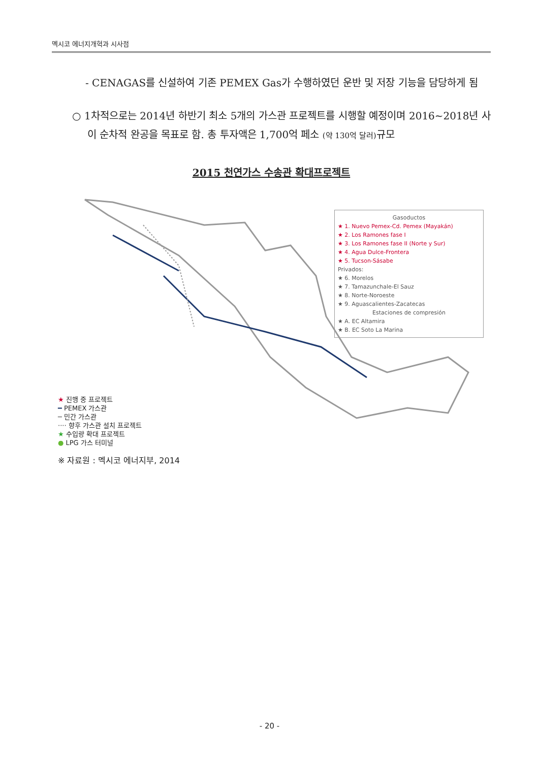멕시코 에너지개혁과 시사점
- CENAGAS를 신설하여 기존 PEMEX Gas가 수행하였던 운반 및 저장 기능을 담당하게 됨
○ 1차적으로는 2014년 하반기 최소 5개의 가스관 프로젝트를 시행할 예정이며 2016~2018년 사이 순차적 완공을 목표로 함. 총 투자액은 1,700억 페소 (약 130억 달러) 규모
2015 천연가스 수송관 확대프로젝트
Gasoductos
★ 1. Nuevo Pemex-Cd. Pemex (Mayakán)
★ 2. Los Ramones fase I
★ 3. Los Ramones fase II (Norte y Sur)
★ 4. Agua Dulce-Frontera
★ 5. Tucson-Sásabe
Privados:
★ 6. Morelos
★ 7. Tamazunchale-El Sauz
★ 8. Norte-Noroeste
★ 9. Aguascalientes-Zacatecas
Estaciones de compresión
★ A. EC Altamira
★ B. EC Soto La Marina
★ 진행 중 프로젝트
━ PEMEX 가스관
━ 민간 가스관
···· 향후 가스관 설치 프로젝트
★ 수입량 확대 프로젝트
● LPG 가스 터미널
※ 자료원 : 멕시코 에너지부, 2014
- 20 -